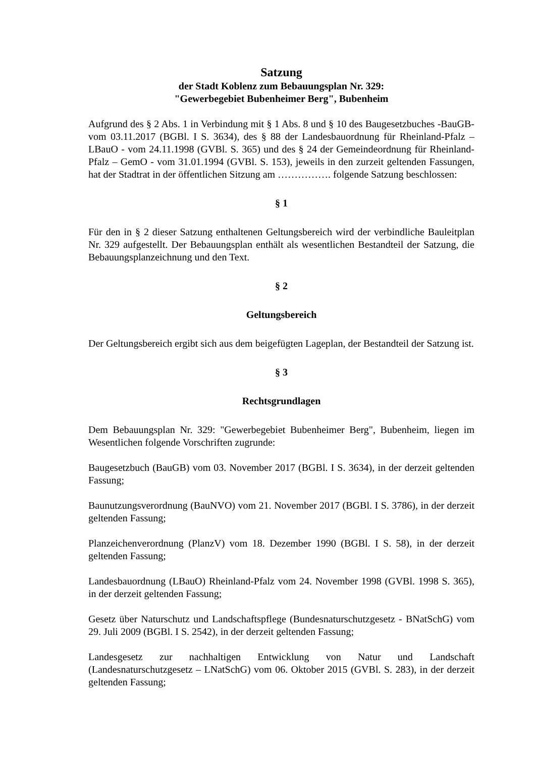Satzung
der Stadt Koblenz zum Bebauungsplan Nr. 329:
"Gewerbegebiet Bubenheimer Berg", Bubenheim
Aufgrund des § 2 Abs. 1 in Verbindung mit § 1 Abs. 8 und § 10 des Baugesetzbuches -BauGB- vom 03.11.2017 (BGBl. I S. 3634), des § 88 der Landesbauordnung für Rheinland-Pfalz – LBauO - vom 24.11.1998 (GVBl. S. 365) und des § 24 der Gemeindeordnung für Rheinland-Pfalz – GemO - vom 31.01.1994 (GVBl. S. 153), jeweils in den zurzeit geltenden Fassungen, hat der Stadtrat in der öffentlichen Sitzung am ……………. folgende Satzung beschlossen:
§ 1
Für den in § 2 dieser Satzung enthaltenen Geltungsbereich wird der verbindliche Bauleitplan Nr. 329 aufgestellt. Der Bebauungsplan enthält als wesentlichen Bestandteil der Satzung, die Bebauungsplanzeichnung und den Text.
§ 2
Geltungsbereich
Der Geltungsbereich ergibt sich aus dem beigefügten Lageplan, der Bestandteil der Satzung ist.
§ 3
Rechtsgrundlagen
Dem Bebauungsplan Nr. 329: "Gewerbegebiet Bubenheimer Berg", Bubenheim, liegen im Wesentlichen folgende Vorschriften zugrunde:
Baugesetzbuch (BauGB) vom 03. November 2017 (BGBl. I S. 3634), in der derzeit geltenden Fassung;
Baunutzungsverordnung (BauNVO) vom 21. November 2017 (BGBl. I S. 3786), in der derzeit geltenden Fassung;
Planzeichenverordnung (PlanzV) vom 18. Dezember 1990 (BGBl. I S. 58), in der derzeit geltenden Fassung;
Landesbauordnung (LBauO) Rheinland-Pfalz vom 24. November 1998 (GVBl. 1998 S. 365), in der derzeit geltenden Fassung;
Gesetz über Naturschutz und Landschaftspflege (Bundesnaturschutzgesetz - BNatSchG) vom 29. Juli 2009 (BGBl. I S. 2542), in der derzeit geltenden Fassung;
Landesgesetz zur nachhaltigen Entwicklung von Natur und Landschaft (Landesnaturschutzgesetz – LNatSchG) vom 06. Oktober 2015 (GVBl. S. 283), in der derzeit geltenden Fassung;